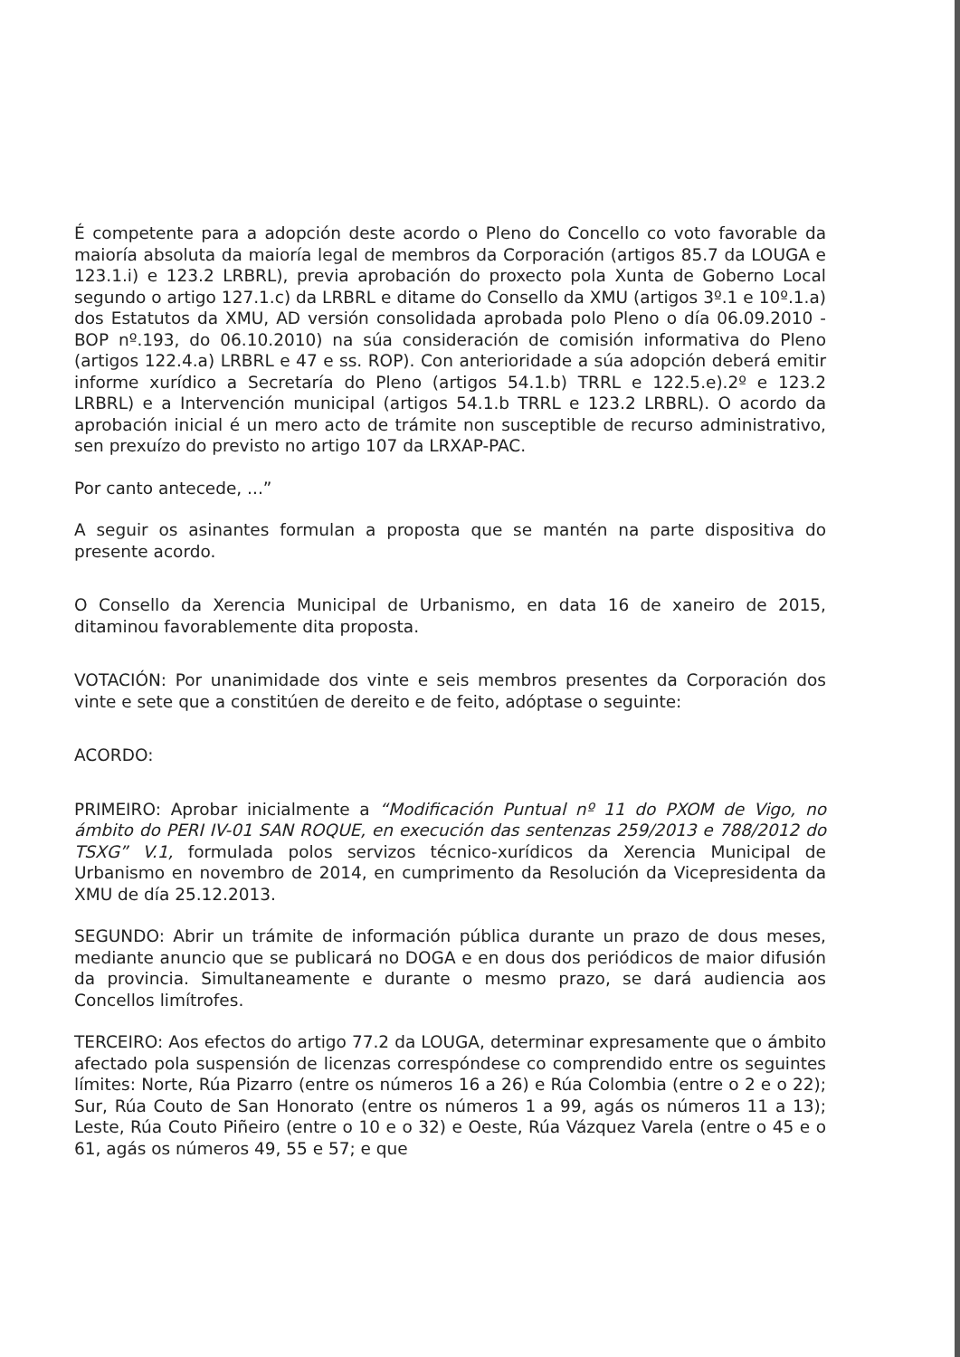É competente para a adopción deste acordo o Pleno do Concello co voto favorable da maioría absoluta da maioría legal de membros da Corporación (artigos 85.7 da LOUGA e 123.1.i) e 123.2 LRBRL), previa aprobación do proxecto pola Xunta de Goberno Local segundo o artigo 127.1.c) da LRBRL e ditame do Consello da XMU (artigos 3º.1 e 10º.1.a) dos Estatutos da XMU, AD versión consolidada aprobada polo Pleno o día 06.09.2010 -BOP nº.193, do 06.10.2010) na súa consideración de comisión informativa do Pleno (artigos 122.4.a) LRBRL e 47 e ss. ROP). Con anterioridade a súa adopción deberá emitir informe xurídico a Secretaría do Pleno (artigos 54.1.b) TRRL e 122.5.e).2º e 123.2 LRBRL) e a Intervención municipal (artigos 54.1.b TRRL e 123.2 LRBRL). O acordo da aprobación inicial é un mero acto de trámite non susceptible de recurso administrativo, sen prexuízo do previsto no artigo 107 da LRXAP-PAC.
Por canto antecede, ...”
A seguir os asinantes formulan a proposta que se mantén na parte dispositiva do presente acordo.
O Consello da Xerencia Municipal de Urbanismo, en data 16 de xaneiro de 2015, ditaminou favorablemente dita proposta.
VOTACIÓN: Por unanimidade dos vinte e seis membros presentes da Corporación dos vinte e sete que a constitúen de dereito e de feito, adóptase o seguinte:
ACORDO:
PRIMEIRO: Aprobar inicialmente a “Modificación Puntual nº 11 do PXOM de Vigo, no ámbito do PERI IV-01 SAN ROQUE, en execución das sentenzas 259/2013 e 788/2012 do TSXG” V.1, formulada polos servizos técnico-xurídicos da Xerencia Municipal de Urbanismo en novembro de 2014, en cumprimento da Resolución da Vicepresidenta da XMU de día 25.12.2013.
SEGUNDO: Abrir un trámite de información pública durante un prazo de dous meses, mediante anuncio que se publicará no DOGA e en dous dos periódicos de maior difusión da provincia. Simultaneamente e durante o mesmo prazo, se dará audiencia aos Concellos limítrofes.
TERCEIRO: Aos efectos do artigo 77.2 da LOUGA, determinar expresamente que o ámbito afectado pola suspensión de licenzas correspóndese co comprendido entre os seguintes límites: Norte, Rúa Pizarro (entre os números 16 a 26) e Rúa Colombia (entre o 2 e o 22); Sur, Rúa Couto de San Honorato (entre os números 1 a 99, agás os números 11 a 13); Leste, Rúa Couto Piñeiro (entre o 10 e o 32) e Oeste, Rúa Vázquez Varela (entre o 45 e o 61, agás os números 49, 55 e 57; e que